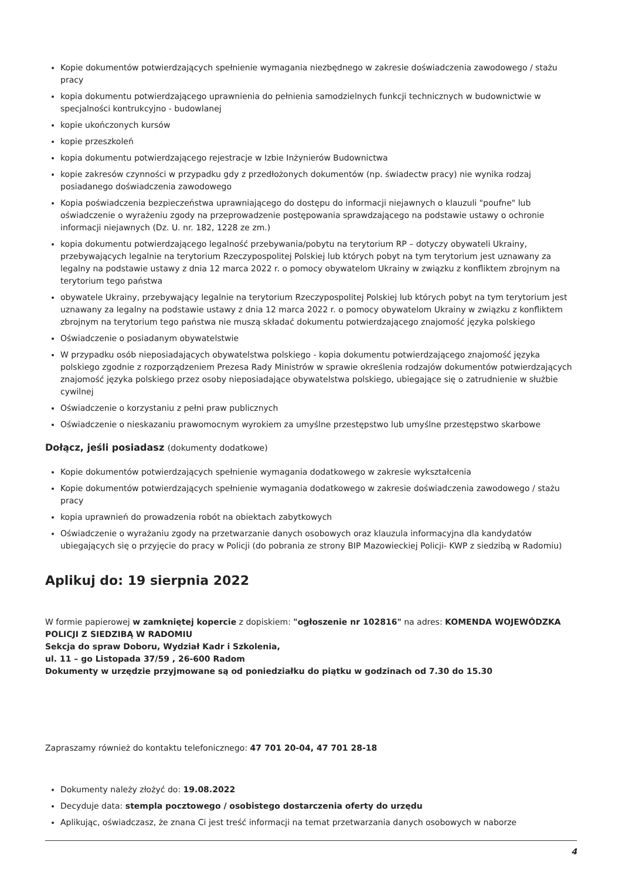Kopie dokumentów potwierdzających spełnienie wymagania niezbędnego w zakresie doświadczenia zawodowego / stażu pracy
kopia dokumentu potwierdzającego uprawnienia do pełnienia samodzielnych funkcji technicznych w budownictwie w specjalności kontrukcyjno - budowlanej
kopie ukończonych kursów
kopie przeszkoleń
kopia dokumentu potwierdzającego rejestracje w Izbie Inżynierów Budownictwa
kopie zakresów czynności w przypadku gdy z przedłożonych dokumentów (np. świadectw pracy) nie wynika rodzaj posiadanego doświadczenia zawodowego
Kopia poświadczenia bezpieczeństwa uprawniającego do dostępu do informacji niejawnych o klauzuli "poufne" lub oświadczenie o wyrażeniu zgody na przeprowadzenie postępowania sprawdzającego na podstawie ustawy o ochronie informacji niejawnych (Dz. U. nr. 182, 1228 ze zm.)
kopia dokumentu potwierdzającego legalność przebywania/pobytu na terytorium RP – dotyczy obywateli Ukrainy, przebywających legalnie na terytorium Rzeczypospolitej Polskiej lub których pobyt na tym terytorium jest uznawany za legalny na podstawie ustawy z dnia 12 marca 2022 r. o pomocy obywatelom Ukrainy w związku z konfliktem zbrojnym na terytorium tego państwa
obywatele Ukrainy, przebywający legalnie na terytorium Rzeczypospolitej Polskiej lub których pobyt na tym terytorium jest uznawany za legalny na podstawie ustawy z dnia 12 marca 2022 r. o pomocy obywatelom Ukrainy w związku z konfliktem zbrojnym na terytorium tego państwa nie muszą składać dokumentu potwierdzającego znajomość języka polskiego
Oświadczenie o posiadanym obywatelstwie
W przypadku osób nieposiadających obywatelstwa polskiego - kopia dokumentu potwierdzającego znajomość języka polskiego zgodnie z rozporządzeniem Prezesa Rady Ministrów w sprawie określenia rodzajów dokumentów potwierdzających znajomość języka polskiego przez osoby nieposiadające obywatelstwa polskiego, ubiegające się o zatrudnienie w służbie cywilnej
Oświadczenie o korzystaniu z pełni praw publicznych
Oświadczenie o nieskazaniu prawomocnym wyrokiem za umyślne przestępstwo lub umyślne przestępstwo skarbowe
Dołącz, jeśli posiadasz (dokumenty dodatkowe)
Kopie dokumentów potwierdzających spełnienie wymagania dodatkowego w zakresie wykształcenia
Kopie dokumentów potwierdzających spełnienie wymagania dodatkowego w zakresie doświadczenia zawodowego / stażu pracy
kopia uprawnień do prowadzenia robót na obiektach zabytkowych
Oświadczenie o wyrażaniu zgody na przetwarzanie danych osobowych oraz klauzula informacyjna dla kandydatów ubiegających się o przyjęcie do pracy w Policji (do pobrania ze strony BIP Mazowieckiej Policji- KWP z siedzibą w Radomiu)
Aplikuj do: 19 sierpnia 2022
W formie papierowej w zamkniętej kopercie z dopiskiem: "ogłoszenie nr 102816" na adres: KOMENDA WOJEWÓDZKA POLICJI Z SIEDZIBĄ W RADOMIU
Sekcja do spraw Doboru, Wydział Kadr i Szkolenia,
ul. 11 – go Listopada 37/59 , 26-600 Radom
Dokumenty w urzędzie przyjmowane są od poniedziałku do piątku w godzinach od 7.30 do 15.30
Zapraszamy również do kontaktu telefonicznego: 47 701 20-04, 47 701 28-18
Dokumenty należy złożyć do: 19.08.2022
Decyduje data: stempla pocztowego / osobistego dostarczenia oferty do urzędu
Aplikując, oświadczasz, że znana Ci jest treść informacji na temat przetwarzania danych osobowych w naborze
4